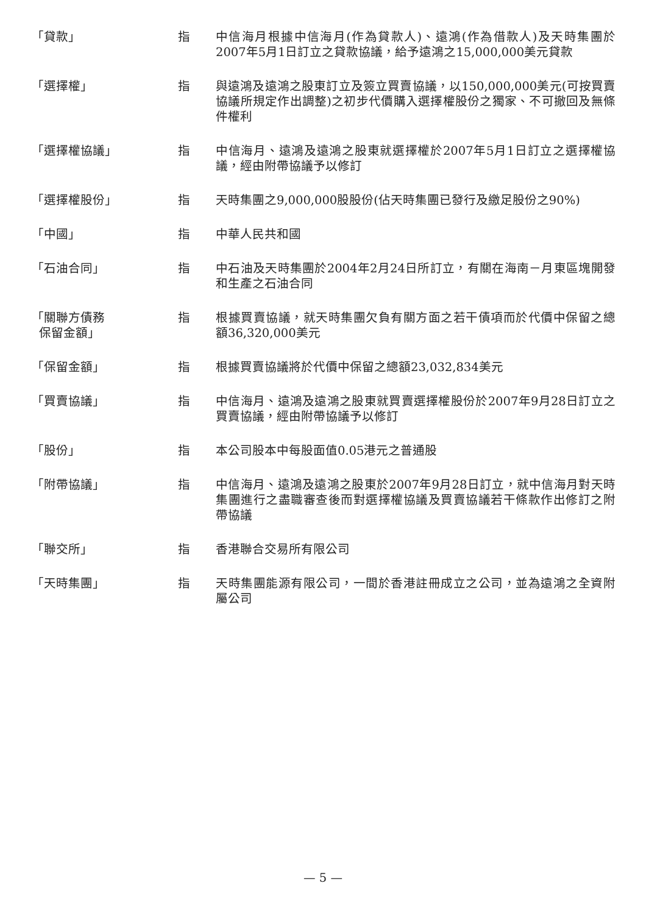「貸款」 指 中信海月根據中信海月(作為貸款人)、遠鴻(作為借款人)及天時集團於2007年5月1日訂立之貸款協議，給予遠鴻之15,000,000美元貸款
「選擇權」 指 與遠鴻及遠鴻之股東訂立及簽立買賣協議，以150,000,000美元(可按買賣協議所規定作出調整)之初步代價購入選擇權股份之獨家、不可撤回及無條件權利
「選擇權協議」 指 中信海月、遠鴻及遠鴻之股東就選擇權於2007年5月1日訂立之選擇權協議，經由附帶協議予以修訂
「選擇權股份」 指 天時集團之9,000,000股股份(佔天時集團已發行及繳足股份之90%)
「中國」 指 中華人民共和國
「石油合同」 指 中石油及天時集團於2004年2月24日所訂立，有關在海南－月東區塊開發和生產之石油合同
「關聯方債務
保留金額」
指 根據買賣協議，就天時集團欠負有關方面之若干債項而於代價中保留之總額36,320,000美元
「保留金額」 指 根據買賣協議將於代價中保留之總額23,032,834美元
「買賣協議」 指 中信海月、遠鴻及遠鴻之股東就買賣選擇權股份於2007年9月28日訂立之買賣協議，經由附帶協議予以修訂
「股份」 指 本公司股本中每股面值0.05港元之普通股
「附帶協議」 指 中信海月、遠鴻及遠鴻之股東於2007年9月28日訂立，就中信海月對天時集團進行之盡職審查後而對選擇權協議及買賣協議若干條款作出修訂之附帶協議
「聯交所」 指 香港聯合交易所有限公司
「天時集團」 指 天時集團能源有限公司，一間於香港註冊成立之公司，並為遠鴻之全資附屬公司
— 5 —